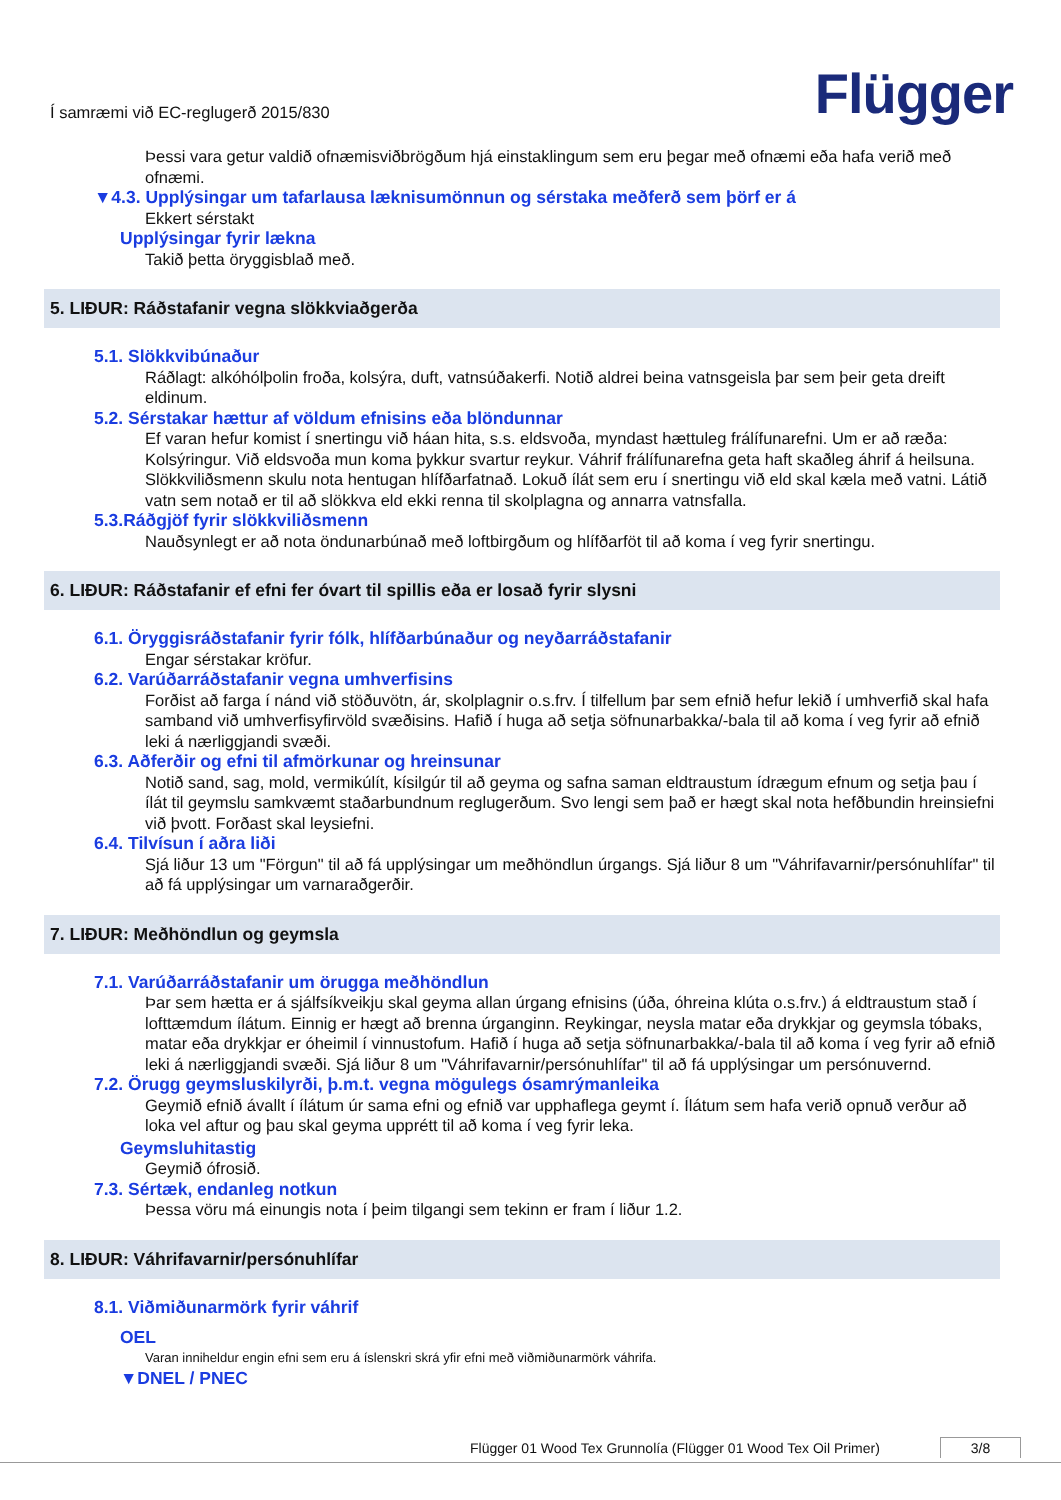Í samræmi við EC-reglugerð 2015/830
Flügger
Þessi vara getur valdið ofnæmisviðbrögðum hjá einstaklingum sem eru þegar með ofnæmi eða hafa verið með ofnæmi.
▼4.3. Upplýsingar um tafarlausa læknisumönnun og sérstaka meðferð sem þörf er á
Ekkert sérstakt
Upplýsingar fyrir lækna
Takið þetta öryggisblað með.
5. LIÐUR: Ráðstafanir vegna slökkviaðgerða
5.1. Slökkvibúnaður
Ráðlagt: alkóhólþolin froða, kolsýra, duft, vatnsúðakerfi. Notið aldrei beina vatnsgeisla þar sem þeir geta dreift eldinum.
5.2. Sérstakar hættur af völdum efnisins eða blöndunnar
Ef varan hefur komist í snertingu við háan hita, s.s. eldsvoða, myndast hættuleg frálífunarefni. Um er að ræða: Kolsýringur. Við eldsvoða mun koma þykkur svartur reykur. Váhrif frálífunarefna geta haft skaðleg áhrif á heilsuna. Slökkviliðsmenn skulu nota hentugan hlífðarfatnað. Lokuð ílát sem eru í snertingu við eld skal kæla með vatni. Látið vatn sem notað er til að slökkva eld ekki renna til skolplagna og annarra vatnsfalla.
5.3.Ráðgjöf fyrir slökkviliðsmenn
Nauðsynlegt er að nota öndunarbúnað með loftbirgðum og hlífðarföt til að koma í veg fyrir snertingu.
6. LIÐUR: Ráðstafanir ef efni fer óvart til spillis eða er losað fyrir slysni
6.1. Öryggisráðstafanir fyrir fólk, hlífðarbúnaður og neyðarráðstafanir
Engar sérstakar kröfur.
6.2. Varúðarráðstafanir vegna umhverfisins
Forðist að farga í nánd við stöðuvötn, ár, skolplagnir o.s.frv. Í tilfellum þar sem efnið hefur lekið í umhverfið skal hafa samband við umhverfisyfirvöld svæðisins. Hafið í huga að setja söfnunarbakka/-bala til að koma í veg fyrir að efnið leki á nærliggjandi svæði.
6.3. Aðferðir og efni til afmörkunar og hreinsunar
Notið sand, sag, mold, vermikúlít, kísilgúr til að geyma og safna saman eldtraustum ídrægum efnum og setja þau í ílát til geymslu samkvæmt staðarbundnum reglugerðum. Svo lengi sem það er hægt skal nota hefðbundin hreinsiefni við þvott. Forðast skal leysiefni.
6.4. Tilvísun í aðra liði
Sjá liður 13 um "Förgun" til að fá upplýsingar um meðhöndlun úrgangs. Sjá liður 8 um "Váhrifavarnir/persónuhlífar" til að fá upplýsingar um varnaraðgerðir.
7. LIÐUR: Meðhöndlun og geymsla
7.1. Varúðarráðstafanir um örugga meðhöndlun
Þar sem hætta er á sjálfsíkveikju skal geyma allan úrgang efnisins (úða, óhreina klúta o.s.frv.) á eldtraustum stað í lofttæmdum ílátum. Einnig er hægt að brenna úrganginn. Reykingar, neysla matar eða drykkjar og geymsla tóbaks, matar eða drykkjar er óheimil í vinnustofum. Hafið í huga að setja söfnunarbakka/-bala til að koma í veg fyrir að efnið leki á nærliggjandi svæði. Sjá liður 8 um "Váhrifavarnir/persónuhlífar" til að fá upplýsingar um persónuvernd.
7.2. Örugg geymsluskilyrði, þ.m.t. vegna mögulegs ósamrýmanleika
Geymið efnið ávallt í ílátum úr sama efni og efnið var upphaflega geymt í. Ílátum sem hafa verið opnuð verður að loka vel aftur og þau skal geyma upprétt til að koma í veg fyrir leka.
Geymsluhitastig
Geymið ófrosið.
7.3. Sértæk, endanleg notkun
Þessa vöru má einungis nota í þeim tilgangi sem tekinn er fram í liður 1.2.
8. LIÐUR: Váhrifavarnir/persónuhlífar
8.1. Viðmiðunarmörk fyrir váhrif
OEL
Varan inniheldur engin efni sem eru á íslenskri skrá yfir efni með viðmiðunarmörk váhrifa.
▼DNEL / PNEC
Flügger 01 Wood Tex Grunnolía (Flügger 01 Wood Tex Oil Primer) 3/8